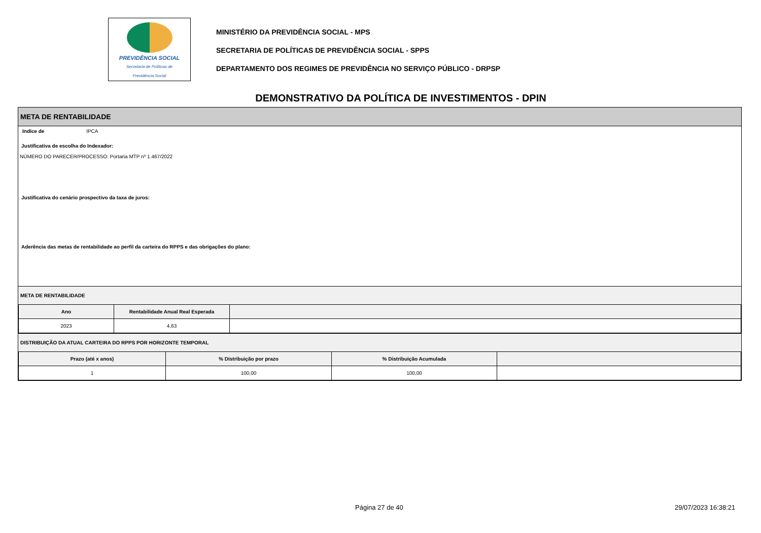PREVIDÊNCIA SOCIAL
Secretaria de Políticas de
Previdência Social
MINISTÉRIO DA PREVIDÊNCIA SOCIAL - MPS
SECRETARIA DE POLÍTICAS DE PREVIDÊNCIA SOCIAL - SPPS
DEPARTAMENTO DOS REGIMES DE PREVIDÊNCIA NO SERVIÇO PÚBLICO - DRPSP
DEMONSTRATIVO DA POLÍTICA DE INVESTIMENTOS - DPIN
META DE RENTABILIDADE
Indíce de IPCA
Justificativa de escolha do Indexador:
NÚMERO DO PARECER/PROCESSO: Portaria MTP nº 1.467/2022
Justificativa do cenário prospectivo da taxa de juros:
Aderência das metas de rentabilidade ao perfil da carteira do RPPS e das obrigações do plano:
META DE RENTABILIDADE
| Ano | Rentabilidade Anual Real Esperada | |
| --- | --- | --- |
| 2023 | 4,63 | |
DISTRIBUIÇÃO DA ATUAL CARTEIRA DO RPPS POR HORIZONTE TEMPORAL
| Prazo (até x anos) | % Distribuição por prazo | % Distribuição Acumulada | |
| --- | --- | --- | --- |
| 1 | 100,00 | 100,00 | |
Página 27 de 40 29/07/2023 16:38:21